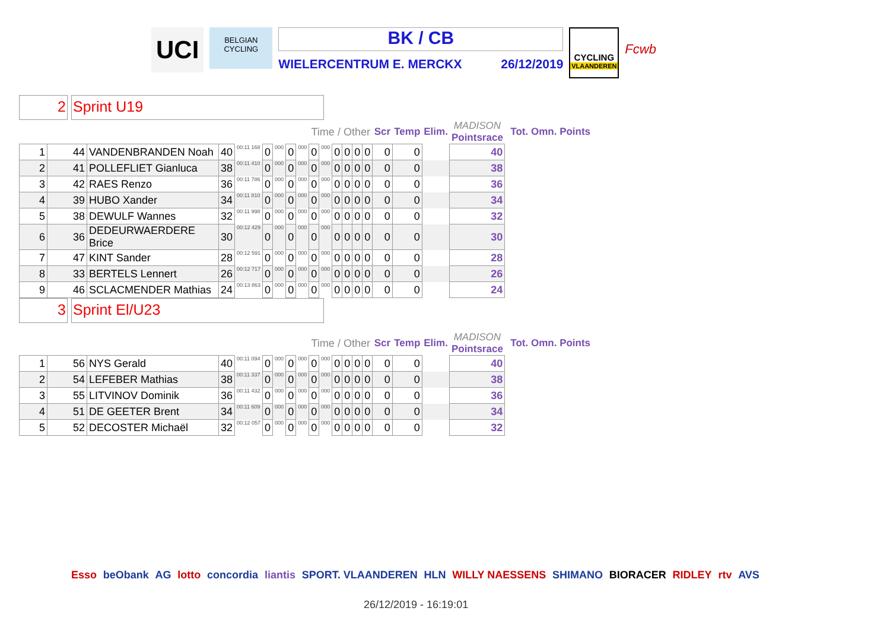UCI
BELGIAN CYCLING
BK / CB
WIELERCENTRUM E. MERCKX 26/12/2019
CYCLING
VLAANDEREN
Fcwb
2 Sprint U19
| | | | | | | | | | Time / Other | | | | | | Scr | Temp | Elim. | MADISON Pointsrace | | Tot. Omn. Points |
| 1 | 44 | VANDENBRANDEN Noah | 40 | 00:11 168 | 0 | 000 | 0 | 000 | 0 | 000 | 0 | 0 | 0 | 0 | 0 | 0 | | 40 | | |
| 2 | 41 | POLLEFLIET Gianluca | 38 | 00:11 410 | 0 | 000 | 0 | 000 | 0 | 000 | 0 | 0 | 0 | 0 | 0 | 0 | | 38 | | |
| 3 | 42 | RAES Renzo | 36 | 00:11 786 | 0 | 000 | 0 | 000 | 0 | 000 | 0 | 0 | 0 | 0 | 0 | 0 | | 36 | | |
| 4 | 39 | HUBO Xander | 34 | 00:11 810 | 0 | 000 | 0 | 000 | 0 | 000 | 0 | 0 | 0 | 0 | 0 | 0 | | 34 | | |
| 5 | 38 | DEWULF Wannes | 32 | 00:11 998 | 0 | 000 | 0 | 000 | 0 | 000 | 0 | 0 | 0 | 0 | 0 | 0 | | 32 | | |
| 6 | 36 | DEDEURWAERDERE Brice | 30 | 00:12 429 | 0 | 000 | 0 | 000 | 0 | 000 | 0 | 0 | 0 | 0 | 0 | 0 | | 30 | | |
| 7 | 47 | KINT Sander | 28 | 00:12 591 | 0 | 000 | 0 | 000 | 0 | 000 | 0 | 0 | 0 | 0 | 0 | 0 | | 28 | | |
| 8 | 33 | BERTELS Lennert | 26 | 00:12 717 | 0 | 000 | 0 | 000 | 0 | 000 | 0 | 0 | 0 | 0 | 0 | 0 | | 26 | | |
| 9 | 46 | SCLACMENDER Mathias | 24 | 00:13 863 | 0 | 000 | 0 | 000 | 0 | 000 | 0 | 0 | 0 | 0 | 0 | 0 | | 24 | | |
3 Sprint El/U23
| | | | | | | | | | Time / Other | | | | | | Scr | Temp | Elim. | MADISON Pointsrace | | Tot. Omn. Points |
| 1 | 56 | NYS Gerald | 40 | 00:11 094 | 0 | 000 | 0 | 000 | 0 | 000 | 0 | 0 | 0 | 0 | 0 | 0 | | 40 | | |
| 2 | 54 | LEFEBER Mathias | 38 | 00:11 337 | 0 | 000 | 0 | 000 | 0 | 000 | 0 | 0 | 0 | 0 | 0 | 0 | | 38 | | |
| 3 | 55 | LITVINOV Dominik | 36 | 00:11 432 | 0 | 000 | 0 | 000 | 0 | 000 | 0 | 0 | 0 | 0 | 0 | 0 | | 36 | | |
| 4 | 51 | DE GEETER Brent | 34 | 00:11 609 | 0 | 000 | 0 | 000 | 0 | 000 | 0 | 0 | 0 | 0 | 0 | 0 | | 34 | | |
| 5 | 52 | DECOSTER Michaël | 32 | 00:12 057 | 0 | 000 | 0 | 000 | 0 | 000 | 0 | 0 | 0 | 0 | 0 | 0 | | 32 | | |
Esso beObank AG lotto concordia liantis SPORT. VLAANDEREN HLN WILLY NAESSENS SHIMANO BIORACER RIDLEY rtv AVS
26/12/2019 - 16:19:01